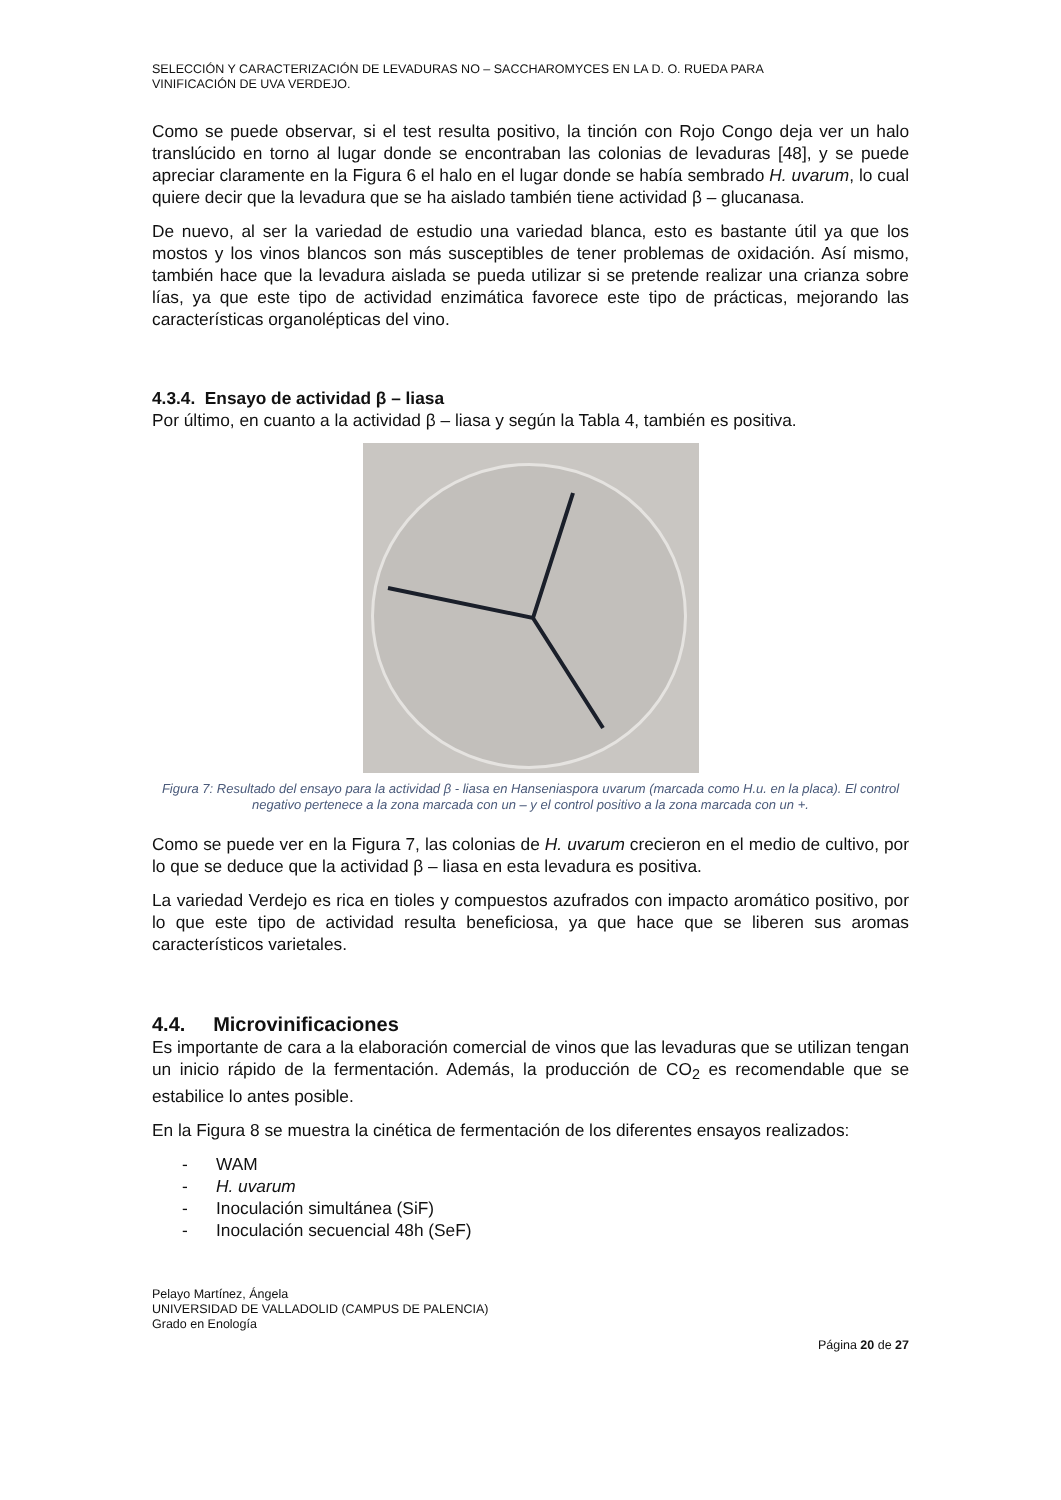SELECCIÓN Y CARACTERIZACIÓN DE LEVADURAS NO – SACCHAROMYCES EN LA D. O. RUEDA PARA
VINIFICACIÓN DE UVA VERDEJO.
Como se puede observar, si el test resulta positivo, la tinción con Rojo Congo deja ver un halo translúcido en torno al lugar donde se encontraban las colonias de levaduras [48], y se puede apreciar claramente en la Figura 6 el halo en el lugar donde se había sembrado H. uvarum, lo cual quiere decir que la levadura que se ha aislado también tiene actividad β – glucanasa.
De nuevo, al ser la variedad de estudio una variedad blanca, esto es bastante útil ya que los mostos y los vinos blancos son más susceptibles de tener problemas de oxidación. Así mismo, también hace que la levadura aislada se pueda utilizar si se pretende realizar una crianza sobre lías, ya que este tipo de actividad enzimática favorece este tipo de prácticas, mejorando las características organolépticas del vino.
4.3.4. Ensayo de actividad β – liasa
Por último, en cuanto a la actividad β – liasa y según la Tabla 4, también es positiva.
Figura 7: Resultado del ensayo para la actividad β - liasa en Hanseniaspora uvarum (marcada como H.u. en la placa). El control negativo pertenece a la zona marcada con un – y el control positivo a la zona marcada con un +.
Como se puede ver en la Figura 7, las colonias de H. uvarum crecieron en el medio de cultivo, por lo que se deduce que la actividad β – liasa en esta levadura es positiva.
La variedad Verdejo es rica en tioles y compuestos azufrados con impacto aromático positivo, por lo que este tipo de actividad resulta beneficiosa, ya que hace que se liberen sus aromas característicos varietales.
4.4. Microvinificaciones
Es importante de cara a la elaboración comercial de vinos que las levaduras que se utilizan tengan un inicio rápido de la fermentación. Además, la producción de CO<sub>2</sub> es recomendable que se estabilice lo antes posible.
En la Figura 8 se muestra la cinética de fermentación de los diferentes ensayos realizados:
- WAM
- H. uvarum
- Inoculación simultánea (SiF)
- Inoculación secuencial 48h (SeF)
Pelayo Martínez, Ángela
UNIVERSIDAD DE VALLADOLID (CAMPUS DE PALENCIA)
Grado en Enología
Página 20 de 27